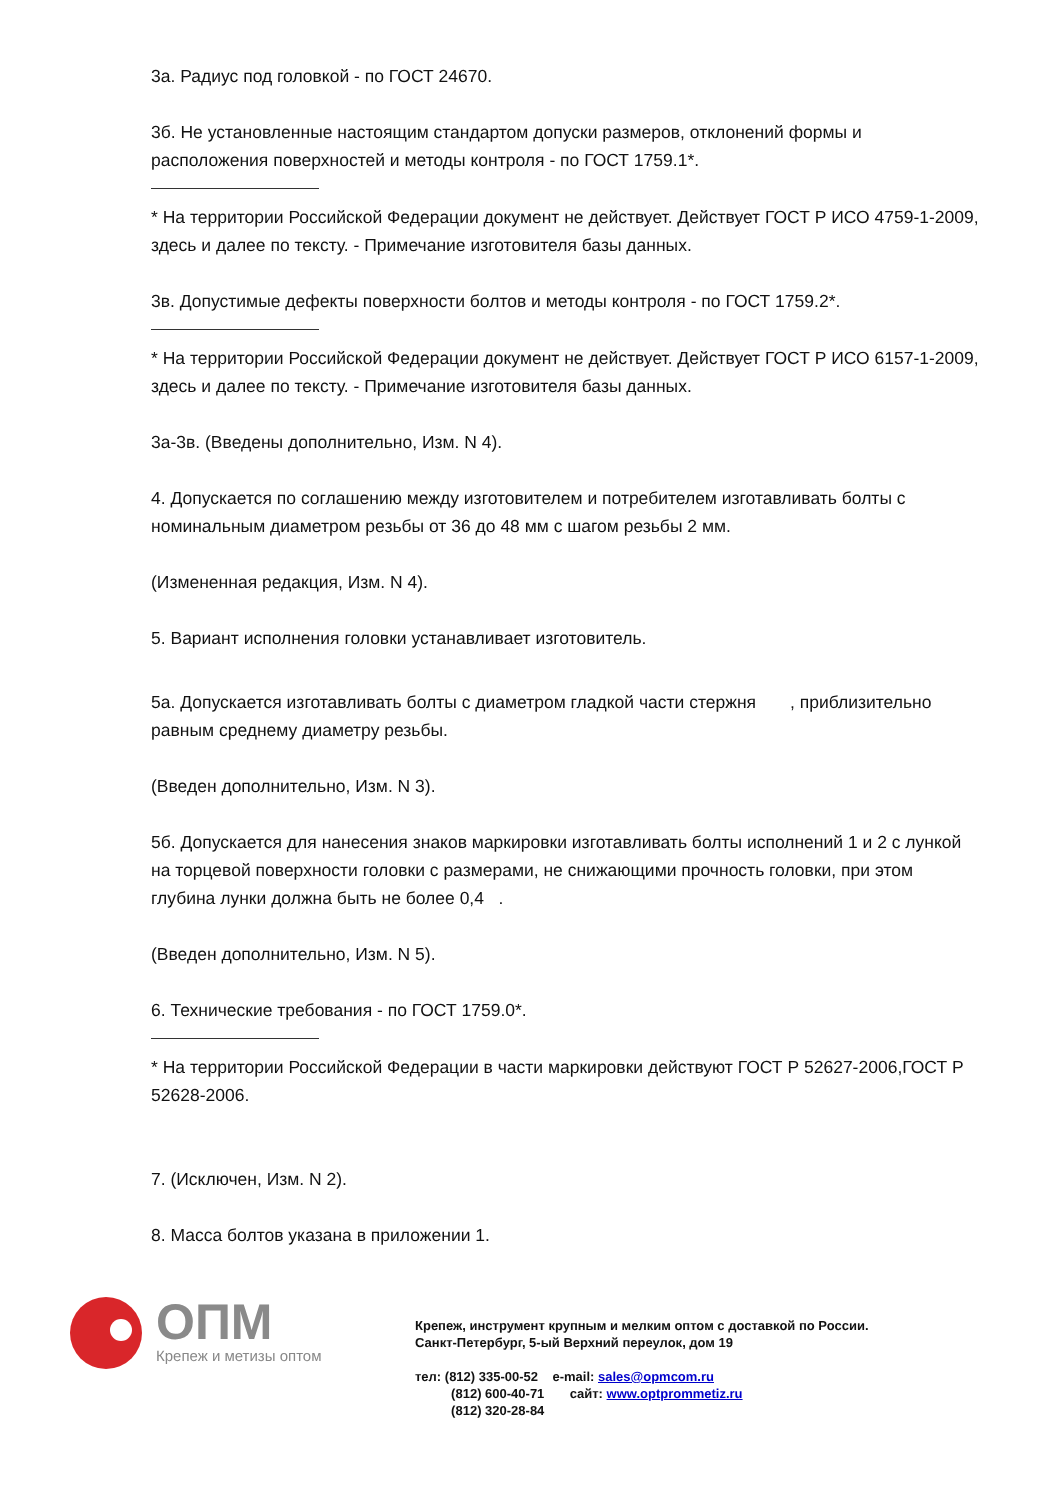3а. Радиус под головкой - по ГОСТ 24670.
3б. Не установленные настоящим стандартом допуски размеров, отклонений формы и расположения поверхностей и методы контроля - по ГОСТ 1759.1*.
* На территории Российской Федерации документ не действует. Действует ГОСТ Р ИСО 4759-1-2009, здесь и далее по тексту. - Примечание изготовителя базы данных.
3в. Допустимые дефекты поверхности болтов и методы контроля - по ГОСТ 1759.2*.
* На территории Российской Федерации документ не действует. Действует ГОСТ Р ИСО 6157-1-2009, здесь и далее по тексту. - Примечание изготовителя базы данных.
3а-3в. (Введены дополнительно, Изм. N 4).
4. Допускается по соглашению между изготовителем и потребителем изготавливать болты с номинальным диаметром резьбы от 36 до 48 мм с шагом резьбы 2 мм.
(Измененная редакция, Изм. N 4).
5. Вариант исполнения головки устанавливает изготовитель.
5а. Допускается изготавливать болты с диаметром гладкой части стержня , приблизительно равным среднему диаметру резьбы.
(Введен дополнительно, Изм. N 3).
5б. Допускается для нанесения знаков маркировки изготавливать болты исполнений 1 и 2 с лункой на торцевой поверхности головки с размерами, не снижающими прочность головки, при этом глубина лунки должна быть не более 0,4 .
(Введен дополнительно, Изм. N 5).
6. Технические требования - по ГОСТ 1759.0*.
* На территории Российской Федерации в части маркировки действуют ГОСТ Р 52627-2006,ГОСТ Р 52628-2006.
7. (Исключен, Изм. N 2).
8. Масса болтов указана в приложении 1.
ОПМ
Крепеж и метизы оптом
Крепеж, инструмент крупным и мелким оптом с доставкой по России.
Санкт-Петербург, 5-ый Верхний переулок, дом 19
тел: (812) 335-00-52 e-mail: sales@opmcom.ru
(812) 600-40-71 сайт: www.optprommetiz.ru
(812) 320-28-84